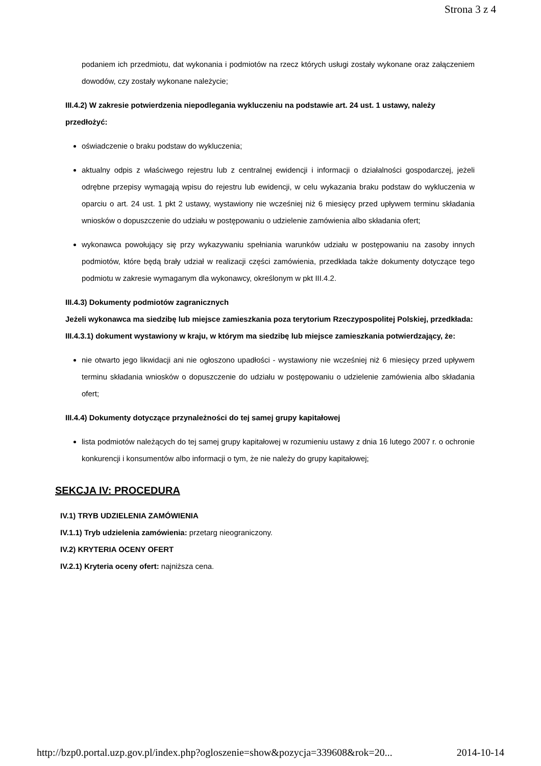Strona 3 z 4
podaniem ich przedmiotu, dat wykonania i podmiotów na rzecz których usługi zostały wykonane oraz załączeniem dowodów, czy zostały wykonane należycie;
III.4.2) W zakresie potwierdzenia niepodlegania wykluczeniu na podstawie art. 24 ust. 1 ustawy, należy przedłożyć:
oświadczenie o braku podstaw do wykluczenia;
aktualny odpis z właściwego rejestru lub z centralnej ewidencji i informacji o działalności gospodarczej, jeżeli odrębne przepisy wymagają wpisu do rejestru lub ewidencji, w celu wykazania braku podstaw do wykluczenia w oparciu o art. 24 ust. 1 pkt 2 ustawy, wystawiony nie wcześniej niż 6 miesięcy przed upływem terminu składania wniosków o dopuszczenie do udziału w postępowaniu o udzielenie zamówienia albo składania ofert;
wykonawca powołujący się przy wykazywaniu spełniania warunków udziału w postępowaniu na zasoby innych podmiotów, które będą brały udział w realizacji części zamówienia, przedkłada także dokumenty dotyczące tego podmiotu w zakresie wymaganym dla wykonawcy, określonym w pkt III.4.2.
III.4.3) Dokumenty podmiotów zagranicznych
Jeżeli wykonawca ma siedzibę lub miejsce zamieszkania poza terytorium Rzeczypospolitej Polskiej, przedkłada:
III.4.3.1) dokument wystawiony w kraju, w którym ma siedzibę lub miejsce zamieszkania potwierdzający, że:
nie otwarto jego likwidacji ani nie ogłoszono upadłości - wystawiony nie wcześniej niż 6 miesięcy przed upływem terminu składania wniosków o dopuszczenie do udziału w postępowaniu o udzielenie zamówienia albo składania ofert;
III.4.4) Dokumenty dotyczące przynależności do tej samej grupy kapitałowej
lista podmiotów należących do tej samej grupy kapitałowej w rozumieniu ustawy z dnia 16 lutego 2007 r. o ochronie konkurencji i konsumentów albo informacji o tym, że nie należy do grupy kapitałowej;
SEKCJA IV: PROCEDURA
IV.1) TRYB UDZIELENIA ZAMÓWIENIA
IV.1.1) Tryb udzielenia zamówienia: przetarg nieograniczony.
IV.2) KRYTERIA OCENY OFERT
IV.2.1) Kryteria oceny ofert: najniższa cena.
http://bzp0.portal.uzp.gov.pl/index.php?ogloszenie=show&pozycja=339608&rok=20... 2014-10-14